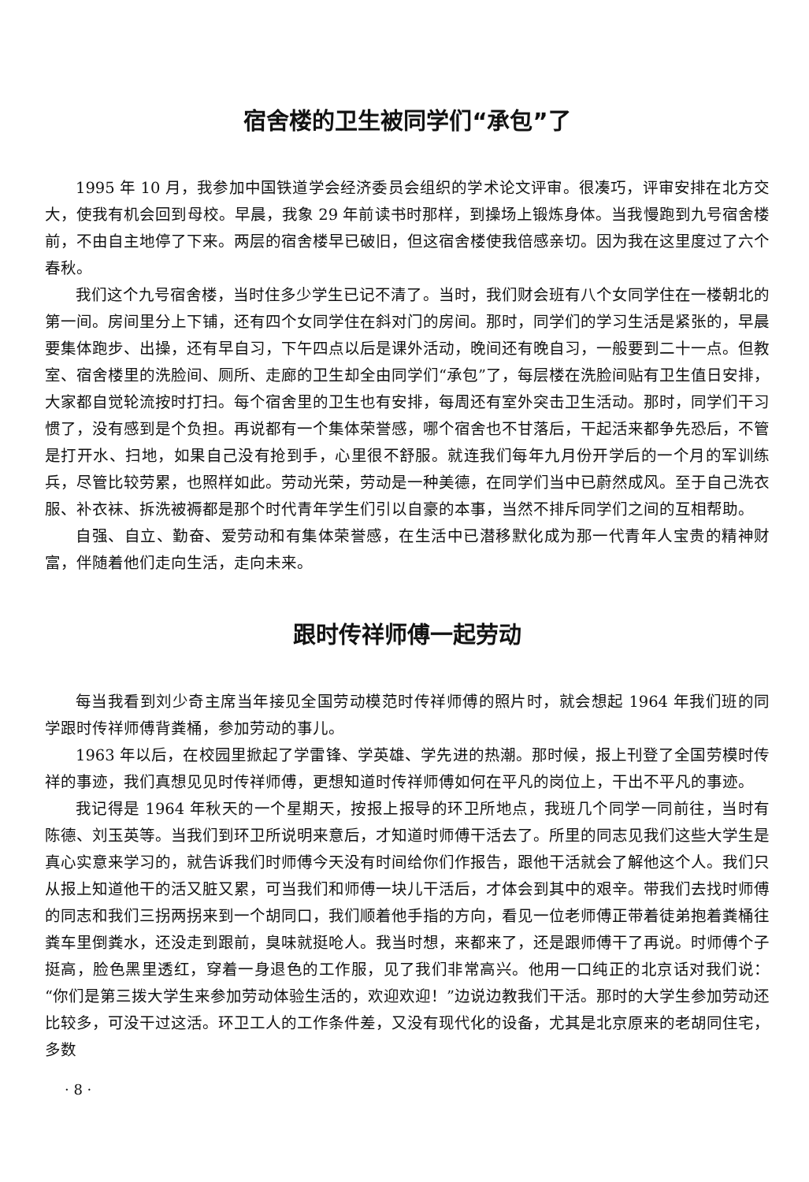宿舍楼的卫生被同学们“承包”了
1995 年 10 月，我参加中国铁道学会经济委员会组织的学术论文评审。很凑巧，评审安排在北方交大，使我有机会回到母校。早晨，我象 29 年前读书时那样，到操场上锻炼身体。当我慢跑到九号宿舍楼前，不由自主地停了下来。两层的宿舍楼早已破旧，但这宿舍楼使我倍感亲切。因为我在这里度过了六个春秋。
我们这个九号宿舍楼，当时住多少学生已记不清了。当时，我们财会班有八个女同学住在一楼朝北的第一间。房间里分上下铺，还有四个女同学住在斜对门的房间。那时，同学们的学习生活是紧张的，早晨要集体跑步、出操，还有早自习，下午四点以后是课外活动，晚间还有晚自习，一般要到二十一点。但教室、宿舍楼里的洗脸间、厕所、走廊的卫生却全由同学们“承包”了，每层楼在洗脸间贴有卫生值日安排，大家都自觉轮流按时打扫。每个宿舍里的卫生也有安排，每周还有室外突击卫生活动。那时，同学们干习惯了，没有感到是个负担。再说都有一个集体荣誉感，哪个宿舍也不甘落后，干起活来都争先恐后，不管是打开水、扫地，如果自己没有抢到手，心里很不舒服。就连我们每年九月份开学后的一个月的军训练兵，尽管比较劳累，也照样如此。劳动光荣，劳动是一种美德，在同学们当中已蔚然成风。至于自己洗衣服、补衣袜、拆洗被褥都是那个时代青年学生们引以自豪的本事，当然不排斥同学们之间的互相帮助。
自强、自立、勤奋、爱劳动和有集体荣誉感，在生活中已潜移默化成为那一代青年人宝贵的精神财富，伴随着他们走向生活，走向未来。
跟时传祥师傅一起劳动
每当我看到刘少奇主席当年接见全国劳动模范时传祥师傅的照片时，就会想起 1964 年我们班的同学跟时传祥师傅背粪桶，参加劳动的事儿。
1963 年以后，在校园里掀起了学雷锋、学英雄、学先进的热潮。那时候，报上刊登了全国劳模时传祥的事迹，我们真想见见时传祥师傅，更想知道时传祥师傅如何在平凡的岗位上，干出不平凡的事迹。
我记得是 1964 年秋天的一个星期天，按报上报导的环卫所地点，我班几个同学一同前往，当时有陈德、刘玉英等。当我们到环卫所说明来意后，才知道时师傅干活去了。所里的同志见我们这些大学生是真心实意来学习的，就告诉我们时师傅今天没有时间给你们作报告，跟他干活就会了解他这个人。我们只从报上知道他干的活又脏又累，可当我们和师傅一块儿干活后，才体会到其中的艰辛。带我们去找时师傅的同志和我们三拐两拐来到一个胡同口，我们顺着他手指的方向，看见一位老师傅正带着徒弟抱着粪桶往粪车里倒粪水，还没走到跟前，臭味就挺呛人。我当时想，来都来了，还是跟师傅干了再说。时师傅个子挺高，脸色黑里透红，穿着一身退色的工作服，见了我们非常高兴。他用一口纯正的北京话对我们说：“你们是第三拨大学生来参加劳动体验生活的，欢迎欢迎！”边说边教我们干活。那时的大学生参加劳动还比较多，可没干过这活。环卫工人的工作条件差，又没有现代化的设备，尤其是北京原来的老胡同住宅，多数
· 8 ·